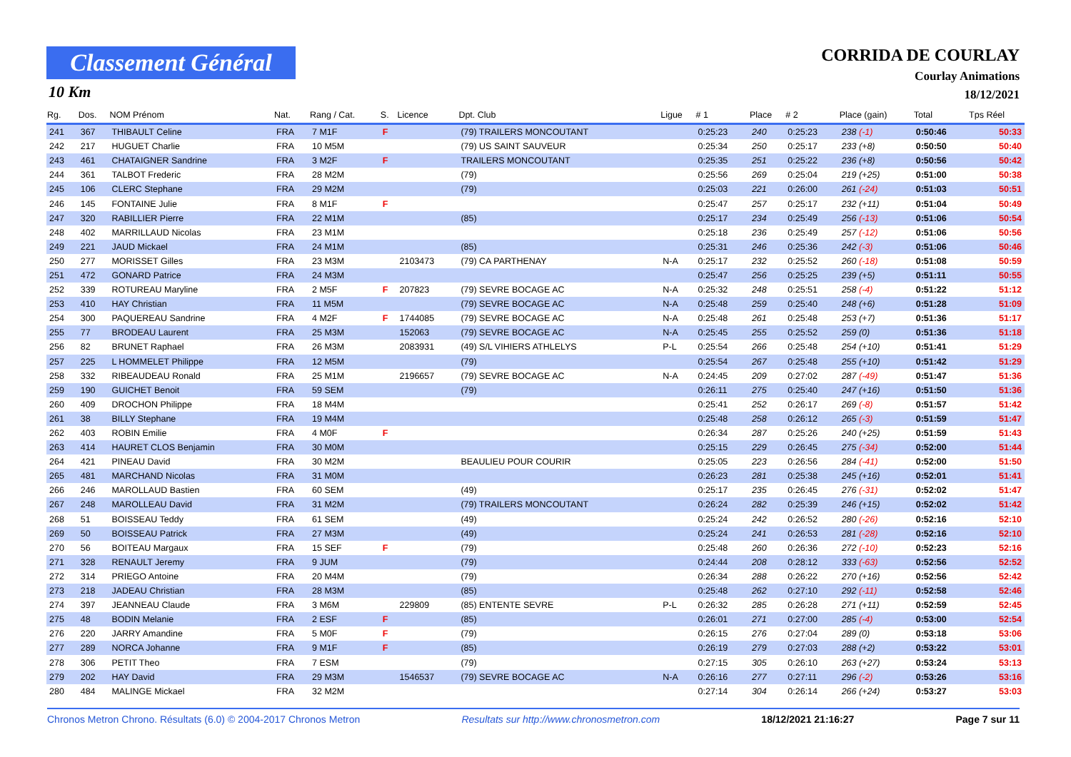Classement Général
10 Km
CORRIDA DE COURLAY
Courlay Animations
18/12/2021
| Rg. | Dos. | NOM Prénom | Nat. | Rang / Cat. | S. | Licence | Dpt. Club | Ligue | # 1 | Place | # 2 | Place (gain) | Total | Tps Réel |
| --- | --- | --- | --- | --- | --- | --- | --- | --- | --- | --- | --- | --- | --- | --- |
| 241 | 367 | THIBAULT Celine | FRA | 7 M1F | F | | (79) TRAILERS MONCOUTANT | | 0:25:23 | 240 | 0:25:23 | 238 (-1) | 0:50:46 | 50:33 |
| 242 | 217 | HUGUET Charlie | FRA | 10 M5M | | | (79) US SAINT SAUVEUR | | 0:25:34 | 250 | 0:25:17 | 233 (+8) | 0:50:50 | 50:40 |
| 243 | 461 | CHATAIGNER Sandrine | FRA | 3 M2F | F | | TRAILERS MONCOUTANT | | 0:25:35 | 251 | 0:25:22 | 236 (+8) | 0:50:56 | 50:42 |
| 244 | 361 | TALBOT Frederic | FRA | 28 M2M | | | (79) | | 0:25:56 | 269 | 0:25:04 | 219 (+25) | 0:51:00 | 50:38 |
| 245 | 106 | CLERC Stephane | FRA | 29 M2M | | | (79) | | 0:25:03 | 221 | 0:26:00 | 261 (-24) | 0:51:03 | 50:51 |
| 246 | 145 | FONTAINE Julie | FRA | 8 M1F | F | | | | 0:25:47 | 257 | 0:25:17 | 232 (+11) | 0:51:04 | 50:49 |
| 247 | 320 | RABILLIER Pierre | FRA | 22 M1M | | | (85) | | 0:25:17 | 234 | 0:25:49 | 256 (-13) | 0:51:06 | 50:54 |
| 248 | 402 | MARRILLAUD Nicolas | FRA | 23 M1M | | | | | 0:25:18 | 236 | 0:25:49 | 257 (-12) | 0:51:06 | 50:56 |
| 249 | 221 | JAUD Mickael | FRA | 24 M1M | | | (85) | | 0:25:31 | 246 | 0:25:36 | 242 (-3) | 0:51:06 | 50:46 |
| 250 | 277 | MORISSET Gilles | FRA | 23 M3M | | 2103473 | (79) CA PARTHENAY | N-A | 0:25:17 | 232 | 0:25:52 | 260 (-18) | 0:51:08 | 50:59 |
| 251 | 472 | GONARD Patrice | FRA | 24 M3M | | | | | 0:25:47 | 256 | 0:25:25 | 239 (+5) | 0:51:11 | 50:55 |
| 252 | 339 | ROTUREAU Maryline | FRA | 2 M5F | F | 207823 | (79) SEVRE BOCAGE AC | N-A | 0:25:32 | 248 | 0:25:51 | 258 (-4) | 0:51:22 | 51:12 |
| 253 | 410 | HAY Christian | FRA | 11 M5M | | | (79) SEVRE BOCAGE AC | N-A | 0:25:48 | 259 | 0:25:40 | 248 (+6) | 0:51:28 | 51:09 |
| 254 | 300 | PAQUEREAU Sandrine | FRA | 4 M2F | F | 1744085 | (79) SEVRE BOCAGE AC | N-A | 0:25:48 | 261 | 0:25:48 | 253 (+7) | 0:51:36 | 51:17 |
| 255 | 77 | BRODEAU Laurent | FRA | 25 M3M | | 152063 | (79) SEVRE BOCAGE AC | N-A | 0:25:45 | 255 | 0:25:52 | 259 (0) | 0:51:36 | 51:18 |
| 256 | 82 | BRUNET Raphael | FRA | 26 M3M | | 2083931 | (49) S/L VIHIERS ATHLELYS | P-L | 0:25:54 | 266 | 0:25:48 | 254 (+10) | 0:51:41 | 51:29 |
| 257 | 225 | L HOMMELET Philippe | FRA | 12 M5M | | | (79) | | 0:25:54 | 267 | 0:25:48 | 255 (+10) | 0:51:42 | 51:29 |
| 258 | 332 | RIBEAUDEAU Ronald | FRA | 25 M1M | | 2196657 | (79) SEVRE BOCAGE AC | N-A | 0:24:45 | 209 | 0:27:02 | 287 (-49) | 0:51:47 | 51:36 |
| 259 | 190 | GUICHET Benoit | FRA | 59 SEM | | | (79) | | 0:26:11 | 275 | 0:25:40 | 247 (+16) | 0:51:50 | 51:36 |
| 260 | 409 | DROCHON Philippe | FRA | 18 M4M | | | | | 0:25:41 | 252 | 0:26:17 | 269 (-8) | 0:51:57 | 51:42 |
| 261 | 38 | BILLY Stephane | FRA | 19 M4M | | | | | 0:25:48 | 258 | 0:26:12 | 265 (-3) | 0:51:59 | 51:47 |
| 262 | 403 | ROBIN Emilie | FRA | 4 M0F | F | | | | 0:26:34 | 287 | 0:25:26 | 240 (+25) | 0:51:59 | 51:43 |
| 263 | 414 | HAURET CLOS Benjamin | FRA | 30 M0M | | | | | 0:25:15 | 229 | 0:26:45 | 275 (-34) | 0:52:00 | 51:44 |
| 264 | 421 | PINEAU David | FRA | 30 M2M | | | BEAULIEU POUR COURIR | | 0:25:05 | 223 | 0:26:56 | 284 (-41) | 0:52:00 | 51:50 |
| 265 | 481 | MARCHAND Nicolas | FRA | 31 M0M | | | | | 0:26:23 | 281 | 0:25:38 | 245 (+16) | 0:52:01 | 51:41 |
| 266 | 246 | MAROLLAUD Bastien | FRA | 60 SEM | | | (49) | | 0:25:17 | 235 | 0:26:45 | 276 (-31) | 0:52:02 | 51:47 |
| 267 | 248 | MAROLLEAU David | FRA | 31 M2M | | | (79) TRAILERS MONCOUTANT | | 0:26:24 | 282 | 0:25:39 | 246 (+15) | 0:52:02 | 51:42 |
| 268 | 51 | BOISSEAU Teddy | FRA | 61 SEM | | | (49) | | 0:25:24 | 242 | 0:26:52 | 280 (-26) | 0:52:16 | 52:10 |
| 269 | 50 | BOISSEAU Patrick | FRA | 27 M3M | | | (49) | | 0:25:24 | 241 | 0:26:53 | 281 (-28) | 0:52:16 | 52:10 |
| 270 | 56 | BOITEAU Margaux | FRA | 15 SEF | F | | (79) | | 0:25:48 | 260 | 0:26:36 | 272 (-10) | 0:52:23 | 52:16 |
| 271 | 328 | RENAULT Jeremy | FRA | 9 JUM | | | (79) | | 0:24:44 | 208 | 0:28:12 | 333 (-63) | 0:52:56 | 52:52 |
| 272 | 314 | PRIEGO Antoine | FRA | 20 M4M | | | (79) | | 0:26:34 | 288 | 0:26:22 | 270 (+16) | 0:52:56 | 52:42 |
| 273 | 218 | JADEAU Christian | FRA | 28 M3M | | | (85) | | 0:25:48 | 262 | 0:27:10 | 292 (-11) | 0:52:58 | 52:46 |
| 274 | 397 | JEANNEAU Claude | FRA | 3 M6M | | 229809 | (85) ENTENTE SEVRE | P-L | 0:26:32 | 285 | 0:26:28 | 271 (+11) | 0:52:59 | 52:45 |
| 275 | 48 | BODIN Melanie | FRA | 2 ESF | F | | (85) | | 0:26:01 | 271 | 0:27:00 | 285 (-4) | 0:53:00 | 52:54 |
| 276 | 220 | JARRY Amandine | FRA | 5 M0F | F | | (79) | | 0:26:15 | 276 | 0:27:04 | 289 (0) | 0:53:18 | 53:06 |
| 277 | 289 | NORCA Johanne | FRA | 9 M1F | F | | (85) | | 0:26:19 | 279 | 0:27:03 | 288 (+2) | 0:53:22 | 53:01 |
| 278 | 306 | PETIT Theo | FRA | 7 ESM | | | (79) | | 0:27:15 | 305 | 0:26:10 | 263 (+27) | 0:53:24 | 53:13 |
| 279 | 202 | HAY David | FRA | 29 M3M | | 1546537 | (79) SEVRE BOCAGE AC | N-A | 0:26:16 | 277 | 0:27:11 | 296 (-2) | 0:53:26 | 53:16 |
| 280 | 484 | MALINGE Mickael | FRA | 32 M2M | | | | | 0:27:14 | 304 | 0:26:14 | 266 (+24) | 0:53:27 | 53:03 |
Chronos Metron Chrono. Résultats (6.0) © 2004-2017 Chronos Metron Resultats sur http://www.chronosmetron.com 18/12/2021 21:16:27 Page 7 sur 11